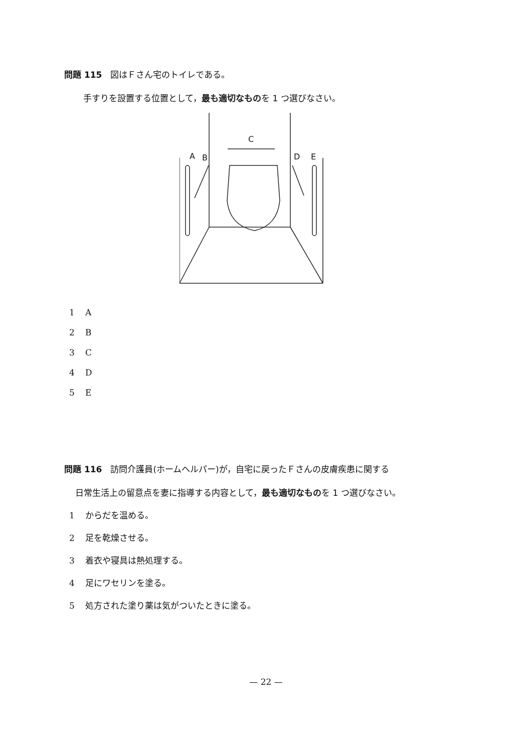問題 115　図はＦさん宅のトイレである。
手すりを設置する位置として，最も適切なものを 1 つ選びなさい。
A
B
C
D
E
1 A
2 B
3 C
4 D
5 E
問題 116　訪問介護員(ホームヘルパー)が，自宅に戻ったＦさんの皮膚疾患に関する
日常生活上の留意点を妻に指導する内容として，最も適切なものを 1 つ選びなさい。
1 からだを温める。
2 足を乾燥させる。
3 着衣や寝具は熱処理する。
4 足にワセリンを塗る。
5 処方された塗り薬は気がついたときに塗る。
— 22 —